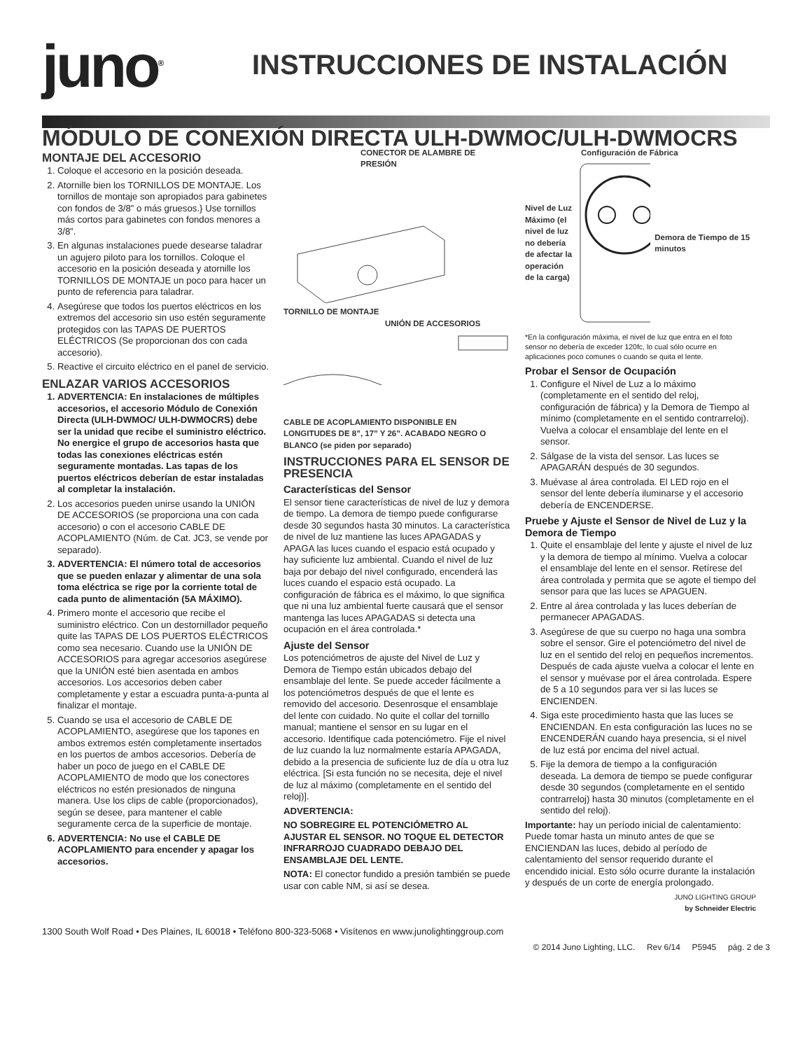juno<sup>®</sup>
INSTRUCCIONES DE INSTALACIÓN
MÓDULO DE CONEXIÓN DIRECTA ULH-DWMOC/ULH-DWMOCRS
MONTAJE DEL ACCESORIO
1. Coloque el accesorio en la posición deseada.
2. Atornille bien los TORNILLOS DE MONTAJE. Los tornillos de montaje son apropiados para gabinetes con fondos de 3/8” o más gruesos.} Use tornillos más cortos para gabinetes con fondos menores a 3/8”.
3. En algunas instalaciones puede desearse taladrar un agujero piloto para los tornillos. Coloque el accesorio en la posición deseada y atornille los TORNILLOS DE MONTAJE un poco para hacer un punto de referencia para taladrar.
4. Asegúrese que todos los puertos eléctricos en los extremos del accesorio sin uso estén seguramente protegidos con las TAPAS DE PUERTOS ELÉCTRICOS (Se proporcionan dos con cada accesorio).
5. Reactive el circuito eléctrico en el panel de servicio.
ENLAZAR VARIOS ACCESORIOS
1. ADVERTENCIA: En instalaciones de múltiples accesorios, el accesorio Módulo de Conexión Directa (ULH-DWMOC/ ULH-DWMOCRS) debe ser la unidad que recibe el suministro eléctrico. No energice el grupo de accesorios hasta que todas las conexiones eléctricas estén seguramente montadas. Las tapas de los puertos eléctricos deberían de estar instaladas al completar la instalación.
2. Los accesorios pueden unirse usando la UNIÓN DE ACCESORIOS (se proporciona una con cada accesorio) o con el accesorio CABLE DE ACOPLAMIENTO (Núm. de Cat. JC3, se vende por separado).
3. ADVERTENCIA: El número total de accesorios que se pueden enlazar y alimentar de una sola toma eléctrica se rige por la corriente total de cada punto de alimentación (5A MÁXIMO).
4. Primero monte el accesorio que recibe el suministro eléctrico. Con un destornillador pequeño quite las TAPAS DE LOS PUERTOS ELÉCTRICOS como sea necesario. Cuando use la UNIÓN DE ACCESORIOS para agregar accesorios asegúrese que la UNIÓN esté bien asentada en ambos accesorios. Los accesorios deben caber completamente y estar a escuadra punta-a-punta al finalizar el montaje.
5. Cuando se usa el accesorio de CABLE DE ACOPLAMIENTO, asegúrese que los tapones en ambos extremos estén completamente insertados en los puertos de ambos accesorios. Debería de haber un poco de juego en el CABLE DE ACOPLAMIENTO de modo que los conectores eléctricos no estén presionados de ninguna manera. Use los clips de cable (proporcionados), según se desee, para mantener el cable seguramente cerca de la superficie de montaje.
6. ADVERTENCIA: No use el CABLE DE ACOPLAMIENTO para encender y apagar los accesorios.
CONECTOR DE ALAMBRE DE PRESIÓN
TORNILLO DE MONTAJE
UNIÓN DE ACCESORIOS
CABLE DE ACOPLAMIENTO DISPONIBLE EN LONGITUDES DE 8”, 17” Y 26”. ACABADO NEGRO O BLANCO (se piden por separado)
INSTRUCCIONES PARA EL SENSOR DE PRESENCIA
Características del Sensor
El sensor tiene características de nivel de luz y demora de tiempo. La demora de tiempo puede configurarse desde 30 segundos hasta 30 minutos. La característica de nivel de luz mantiene las luces APAGADAS y APAGA las luces cuando el espacio está ocupado y hay suficiente luz ambiental. Cuando el nivel de luz baja por debajo del nivel configurado, encenderá las luces cuando el espacio está ocupado. La configuración de fábrica es el máximo, lo que significa que ni una luz ambiental fuerte causará que el sensor mantenga las luces APAGADAS si detecta una ocupación en el área controlada.*
Ajuste del Sensor
Los potenciómetros de ajuste del Nivel de Luz y Demora de Tiempo están ubicados debajo del ensamblaje del lente. Se puede acceder fácilmente a los potenciómetros después de que el lente es removido del accesorio. Desenrosque el ensamblaje del lente con cuidado. No quite el collar del tornillo manual; mantiene el sensor en su lugar en el accesorio. Identifique cada potenciómetro. Fije el nivel de luz cuando la luz normalmente estaría APAGADA, debido a la presencia de suficiente luz de día u otra luz eléctrica. [Si esta función no se necesita, deje el nivel de luz al máximo (completamente en el sentido del reloj)].
ADVERTENCIA:
NO SOBREGIRE EL POTENCIÓMETRO AL AJUSTAR EL SENSOR. NO TOQUE EL DETECTOR INFRARROJO CUADRADO DEBAJO DEL ENSAMBLAJE DEL LENTE.
NOTA: El conector fundido a presión también se puede usar con cable NM, si así se desea.
Configuración de Fábrica
Nivel de Luz Máximo (el nivel de luz no debería de afectar la operación de la carga)
Demora de Tiempo de 15 minutos
*En la configuración máxima, el nivel de luz que entra en el foto sensor no debería de exceder 120fc, lo cual sólo ocurre en aplicaciones poco comunes o cuando se quita el lente.
Probar el Sensor de Ocupación
1. Configure el Nivel de Luz a lo máximo (completamente en el sentido del reloj, configuración de fábrica) y la Demora de Tiempo al mínimo (completamente en el sentido contrarreloj). Vuelva a colocar el ensamblaje del lente en el sensor.
2. Sálgase de la vista del sensor. Las luces se APAGARÁN después de 30 segundos.
3. Muévase al área controlada. El LED rojo en el sensor del lente debería iluminarse y el accesorio debería de ENCENDERSE.
Pruebe y Ajuste el Sensor de Nivel de Luz y la Demora de Tiempo
1. Quite el ensamblaje del lente y ajuste el nivel de luz y la demora de tiempo al mínimo. Vuelva a colocar el ensamblaje del lente en el sensor. Retírese del área controlada y permita que se agote el tiempo del sensor para que las luces se APAGUEN.
2. Entre al área controlada y las luces deberían de permanecer APAGADAS.
3. Asegúrese de que su cuerpo no haga una sombra sobre el sensor. Gire el potenciómetro del nivel de luz en el sentido del reloj en pequeños incrementos. Después de cada ajuste vuelva a colocar el lente en el sensor y muévase por el área controlada. Espere de 5 a 10 segundos para ver si las luces se ENCIENDEN.
4. Siga este procedimiento hasta que las luces se ENCIENDAN. En esta configuración las luces no se ENCENDERÁN cuando haya presencia, si el nivel de luz está por encima del nivel actual.
5. Fije la demora de tiempo a la configuración deseada. La demora de tiempo se puede configurar desde 30 segundos (completamente en el sentido contrarreloj) hasta 30 minutos (completamente en el sentido del reloj).
Importante: hay un período inicial de calentamiento: Puede tomar hasta un minuto antes de que se ENCIENDAN las luces, debido al período de calentamiento del sensor requerido durante el encendido inicial. Esto sólo ocurre durante la instalación y después de un corte de energía prolongado.
JUNO LIGHTING GROUP
by Schneider Electric
1300 South Wolf Road • Des Plaines, IL 60018 • Teléfono 800-323-5068 • Visítenos en www.junolightinggroup.com
© 2014 Juno Lighting, LLC. Rev 6/14 P5945 pág. 2 de 3